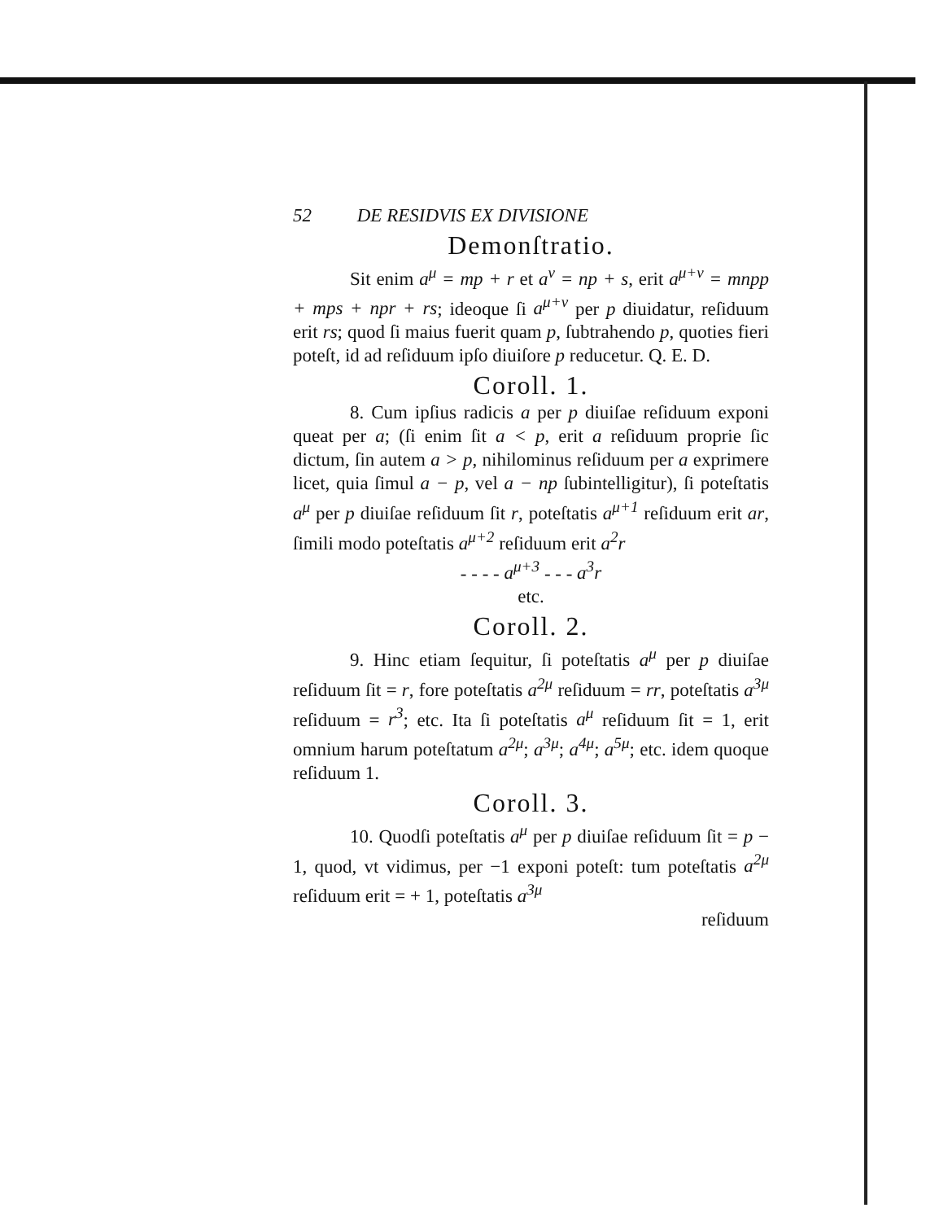52 DE RESIDVIS EX DIVISIONE
Demonſtratio.
Sit enim a<sup>μ</sup> = mp + r et a<sup>ν</sup> = np + s, erit a<sup>μ+ν</sup> = mnpp + mps + npr + rs; ideoque ſi a<sup>μ+ν</sup> per p diuidatur, reſiduum erit rs; quod ſi maius fuerit quam p, ſubtrahendo p, quoties fieri poteſt, id ad reſiduum ipſo diuiſore p reducetur. Q. E. D.
Coroll. 1.
8. Cum ipſius radicis a per p diuiſae reſiduum exponi queat per a; (ſi enim ſit a < p, erit a reſiduum proprie ſic dictum, ſin autem a > p, nihilominus reſiduum per a exprimere licet, quia ſimul a − p, vel a − np ſubintelligitur), ſi poteſtatis a<sup>μ</sup> per p diuiſae reſiduum ſit r, poteſtatis a<sup>μ+1</sup> reſiduum erit ar, ſimili modo poteſtatis a<sup>μ+2</sup> reſiduum erit a<sup>2</sup>r
- - - - a<sup>μ+3</sup> - - - a<sup>3</sup>r
etc.
Coroll. 2.
9. Hinc etiam ſequitur, ſi poteſtatis a<sup>μ</sup> per p diuiſae reſiduum ſit = r, fore poteſtatis a<sup>2μ</sup> reſiduum = rr, poteſtatis a<sup>3μ</sup> reſiduum = r<sup>3</sup>; etc. Ita ſi poteſtatis a<sup>μ</sup> reſiduum ſit = 1, erit omnium harum poteſtatum a<sup>2μ</sup>; a<sup>3μ</sup>; a<sup>4μ</sup>; a<sup>5μ</sup>; etc. idem quoque reſiduum 1.
Coroll. 3.
10. Quodſi poteſtatis a<sup>μ</sup> per p diuiſae reſiduum ſit = p − 1, quod, vt vidimus, per −1 exponi poteſt: tum poteſtatis a<sup>2μ</sup> reſiduum erit = + 1, poteſtatis a<sup>3μ</sup>
reſiduum